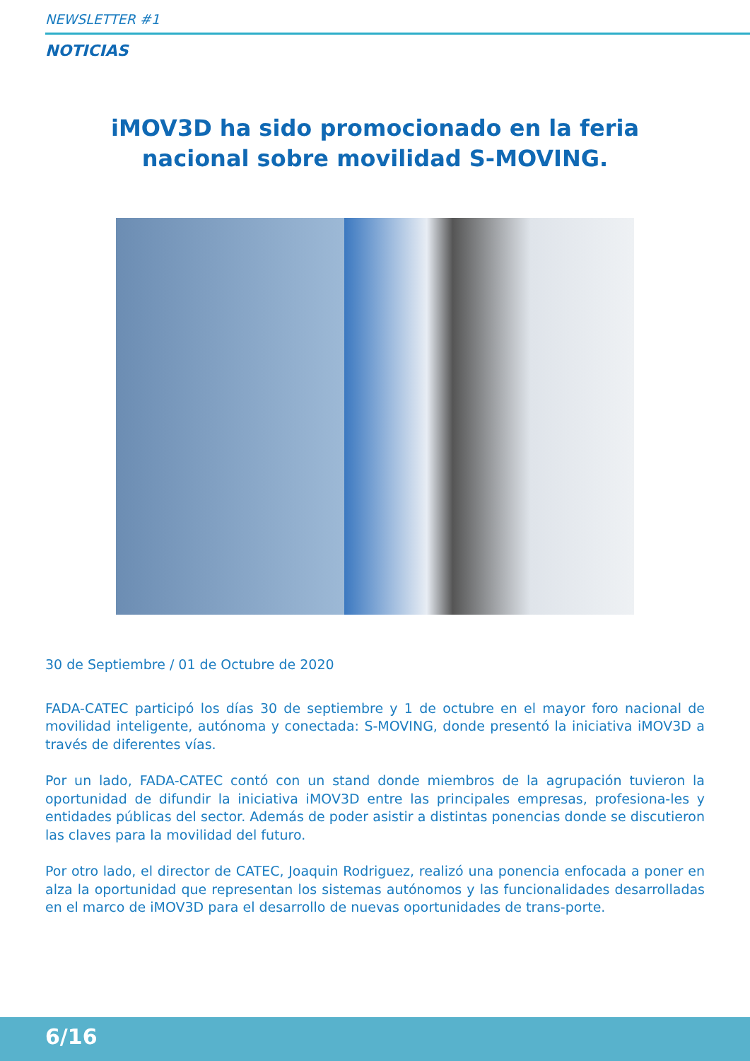NEWSLETTER #1
NOTICIAS
iMOV3D ha sido promocionado en la feria nacional sobre movilidad S-MOVING.
30 de Septiembre / 01 de Octubre de 2020
FADA-CATEC participó los días 30 de septiembre y 1 de octubre en el mayor foro nacional de movilidad inteligente, autónoma y conectada: S-MOVING, donde presentó la iniciativa iMOV3D a través de diferentes vías.
Por un lado, FADA-CATEC contó con un stand donde miembros de la agrupación tuvieron la oportunidad de difundir la iniciativa iMOV3D entre las principales empresas, profesiona-les y entidades públicas del sector. Además de poder asistir a distintas ponencias donde se discutieron las claves para la movilidad del futuro.
Por otro lado, el director de CATEC, Joaquin Rodriguez, realizó una ponencia enfocada a poner en alza la oportunidad que representan los sistemas autónomos y las funcionalidades desarrolladas en el marco de iMOV3D para el desarrollo de nuevas oportunidades de trans-porte.
6/16